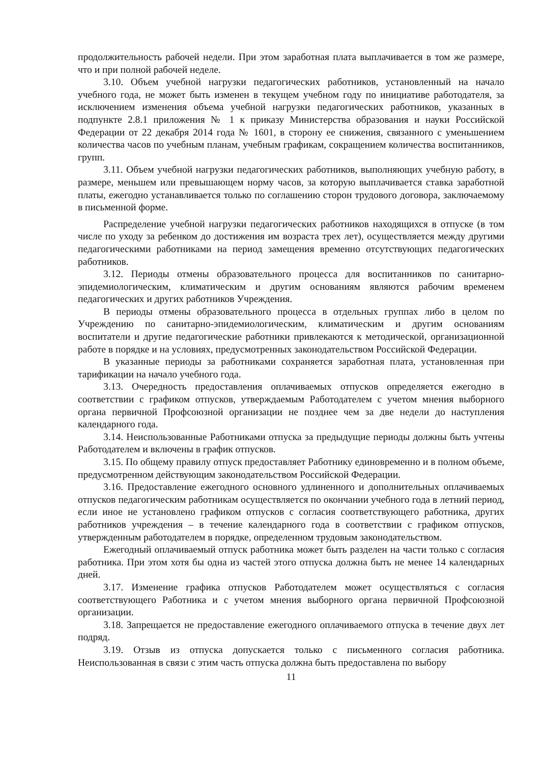продолжительность рабочей недели. При этом заработная плата выплачивается в том же размере, что и при полной рабочей неделе.
3.10. Объем учебной нагрузки педагогических работников, установленный на начало учебного года, не может быть изменен в текущем учебном году по инициативе работодателя, за исключением изменения объема учебной нагрузки педагогических работников, указанных в подпункте 2.8.1 приложения № 1 к приказу Министерства образования и науки Российской Федерации от 22 декабря 2014 года № 1601, в сторону ее снижения, связанного с уменьшением количества часов по учебным планам, учебным графикам, сокращением количества воспитанников, групп.
3.11. Объем учебной нагрузки педагогических работников, выполняющих учебную работу, в размере, меньшем или превышающем норму часов, за которую выплачивается ставка заработной платы, ежегодно устанавливается только по соглашению сторон трудового договора, заключаемому в письменной форме.
Распределение учебной нагрузки педагогических работников находящихся в отпуске (в том числе по уходу за ребенком до достижения им возраста трех лет), осуществляется между другими педагогическими работниками на период замещения временно отсутствующих педагогических работников.
3.12. Периоды отмены образовательного процесса для воспитанников по санитарно-эпидемиологическим, климатическим и другим основаниям являются рабочим временем педагогических и других работников Учреждения.
В периоды отмены образовательного процесса в отдельных группах либо в целом по Учреждению по санитарно-эпидемиологическим, климатическим и другим основаниям воспитатели и другие педагогические работники привлекаются к методической, организационной работе в порядке и на условиях, предусмотренных законодательством Российской Федерации.
В указанные периоды за работниками сохраняется заработная плата, установленная при тарификации на начало учебного года.
3.13. Очередность предоставления оплачиваемых отпусков определяется ежегодно в соответствии с графиком отпусков, утверждаемым Работодателем с учетом мнения выборного органа первичной Профсоюзной организации не позднее чем за две недели до наступления календарного года.
3.14. Неиспользованные Работниками отпуска за предыдущие периоды должны быть учтены Работодателем и включены в график отпусков.
3.15. По общему правилу отпуск предоставляет Работнику единовременно и в полном объеме, предусмотренном действующим законодательством Российской Федерации.
3.16. Предоставление ежегодного основного удлиненного и дополнительных оплачиваемых отпусков педагогическим работникам осуществляется по окончании учебного года в летний период, если иное не установлено графиком отпусков с согласия соответствующего работника, других работников учреждения – в течение календарного года в соответствии с графиком отпусков, утвержденным работодателем в порядке, определенном трудовым законодательством.
Ежегодный оплачиваемый отпуск работника может быть разделен на части только с согласия работника. При этом хотя бы одна из частей этого отпуска должна быть не менее 14 календарных дней.
3.17. Изменение графика отпусков Работодателем может осуществляться с согласия соответствующего Работника и с учетом мнения выборного органа первичной Профсоюзной организации.
3.18. Запрещается не предоставление ежегодного оплачиваемого отпуска в течение двух лет подряд.
3.19. Отзыв из отпуска допускается только с письменного согласия работника. Неиспользованная в связи с этим часть отпуска должна быть предоставлена по выбору
11